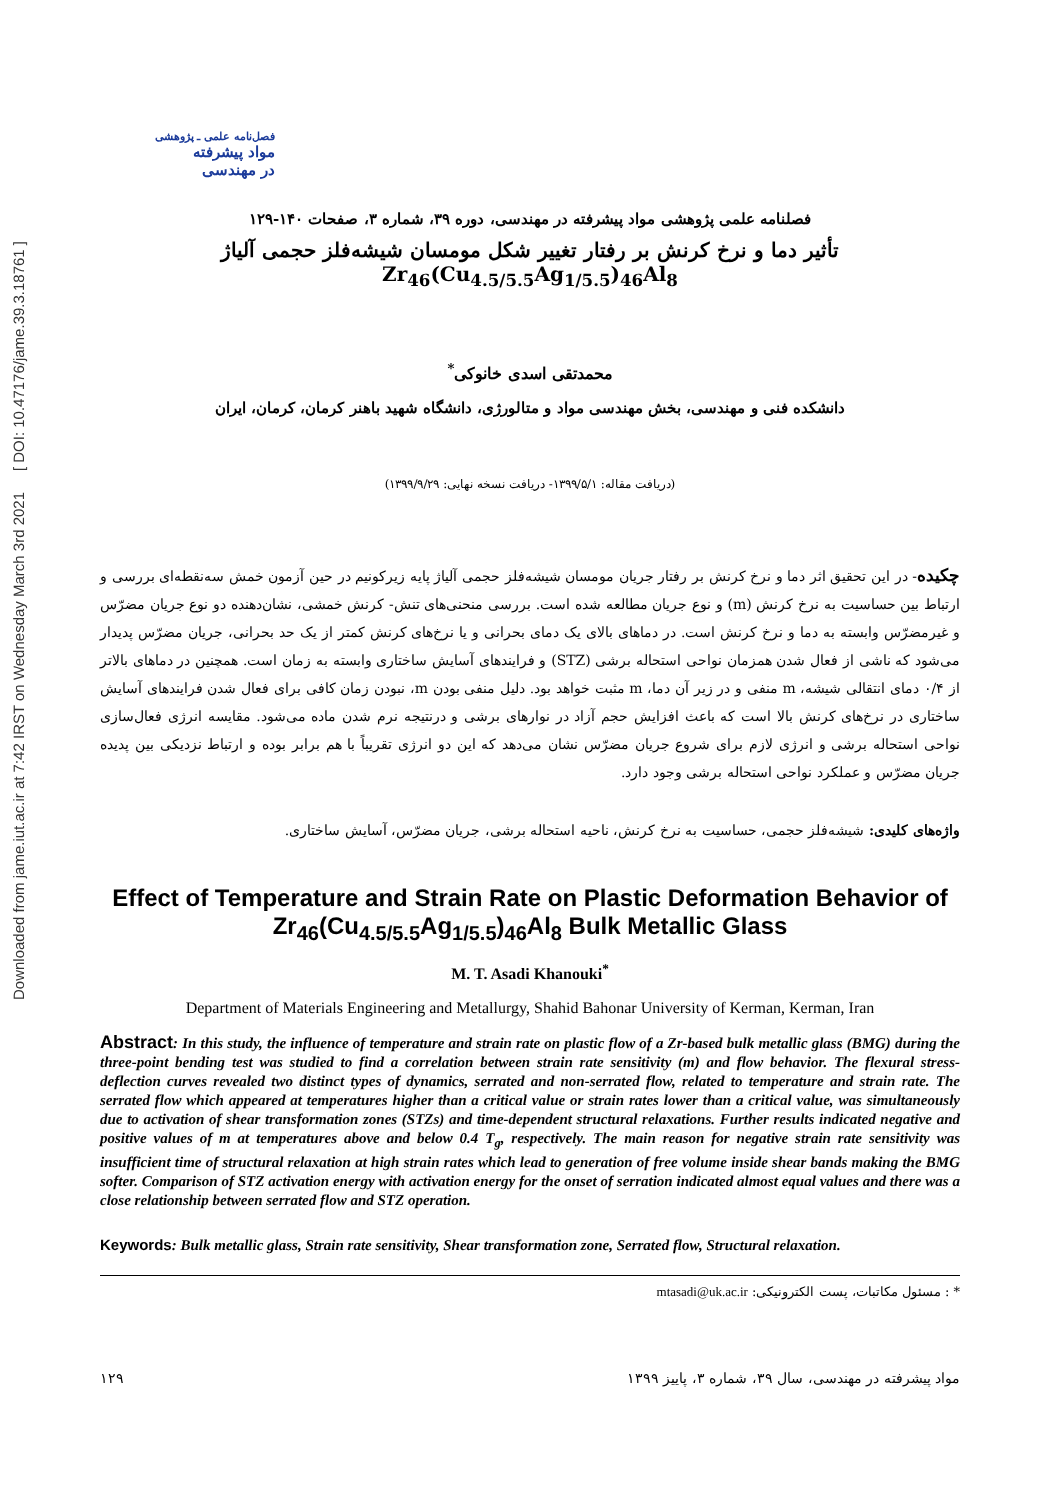Downloaded from jame.iut.ac.ir at 7:42 IRST on Wednesday March 3rd 2021 [ DOI: 10.47176/jame.39.3.18761 ]
فصل‌نامه علمی ـ پژوهشی
مواد پیشرفته
در مهندسی
فصلنامه علمی پژوهشی مواد پیشرفته در مهندسی، دوره ۳۹، شماره ۳، صفحات ۱۴۰-۱۲۹
تأثیر دما و نرخ کرنش بر رفتار تغییر شکل مومسان شیشه‌فلز حجمی آلیاژ Zr<sub>46</sub>(Cu<sub>4.5/5.5</sub>Ag<sub>1/5.5</sub>)<sub>46</sub>Al<sub>8</sub>
محمدتقی اسدی خانوکی<sup>*</sup>
دانشکده فنی و مهندسی، بخش مهندسی مواد و متالورژی، دانشگاه شهید باهنر کرمان، کرمان، ایران
(دریافت مقاله: ۱۳۹۹/۵/۱- دریافت نسخه نهایی: ۱۳۹۹/۹/۲۹)
چکیده- در این تحقیق اثر دما و نرخ کرنش بر رفتار جریان مومسان شیشه‌فلز حجمی آلیاژ پایه زیرکونیم در حین آزمون خمش سه‌نقطه‌ای بررسی و ارتباط بین حساسیت به نرخ کرنش (m) و نوع جریان مطالعه شده است. بررسی منحنی‌های تنش- کرنش خمشی، نشان‌دهنده دو نوع جریان مضرّس و غیرمضرّس وابسته به دما و نرخ کرنش است. در دماهای بالای یک دمای بحرانی و یا نرخ‌های کرنش کمتر از یک حد بحرانی، جریان مضرّس پدیدار می‌شود که ناشی از فعال شدن همزمان نواحی استحاله برشی (STZ) و فرایندهای آسایش ساختاری وابسته به زمان است. همچنین در دماهای بالاتر از ۰/۴ دمای انتقالی شیشه، m منفی و در زیر آن دما، m مثبت خواهد بود. دلیل منفی بودن m، نبودن زمان کافی برای فعال شدن فرایندهای آسایش ساختاری در نرخ‌های کرنش بالا است که باعث افزایش حجم آزاد در نوارهای برشی و درنتیجه نرم شدن ماده می‌شود. مقایسه انرژی فعال‌سازی نواحی استحاله برشی و انرژی لازم برای شروع جریان مضرّس نشان می‌دهد که این دو انرژی تقریباً با هم برابر بوده و ارتباط نزدیکی بین پدیده جریان مضرّس و عملکرد نواحی استحاله برشی وجود دارد.
واژه‌های کلیدی: شیشه‌فلز حجمی، حساسیت به نرخ کرنش، ناحیه استحاله برشی، جریان مضرّس، آسایش ساختاری.
Effect of Temperature and Strain Rate on Plastic Deformation Behavior of Zr<sub>46</sub>(Cu<sub>4.5/5.5</sub>Ag<sub>1/5.5</sub>)<sub>46</sub>Al<sub>8</sub> Bulk Metallic Glass
M. T. Asadi Khanouki<sup>*</sup>
Department of Materials Engineering and Metallurgy, Shahid Bahonar University of Kerman, Kerman, Iran
Abstract: In this study, the influence of temperature and strain rate on plastic flow of a Zr-based bulk metallic glass (BMG) during the three-point bending test was studied to find a correlation between strain rate sensitivity (m) and flow behavior. The flexural stress-deflection curves revealed two distinct types of dynamics, serrated and non-serrated flow, related to temperature and strain rate. The serrated flow which appeared at temperatures higher than a critical value or strain rates lower than a critical value, was simultaneously due to activation of shear transformation zones (STZs) and time-dependent structural relaxations. Further results indicated negative and positive values of m at temperatures above and below 0.4 T<sub>g</sub>, respectively. The main reason for negative strain rate sensitivity was insufficient time of structural relaxation at high strain rates which lead to generation of free volume inside shear bands making the BMG softer. Comparison of STZ activation energy with activation energy for the onset of serration indicated almost equal values and there was a close relationship between serrated flow and STZ operation.
Keywords: Bulk metallic glass, Strain rate sensitivity, Shear transformation zone, Serrated flow, Structural relaxation.
* : مسئول مکاتبات، پست الکترونیکی: mtasadi@uk.ac.ir
۱۲۹ مواد پیشرفته در مهندسی، سال ۳۹، شماره ۳، پاییز ۱۳۹۹